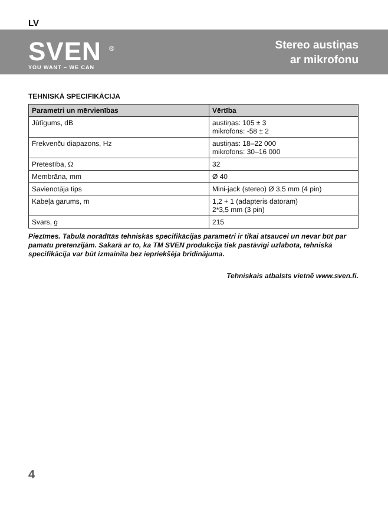LV
SVEN <sup>®</sup>
YOU WANT – WE CAN
Stereo austiņas
ar mikrofonu
TEHNISKĀ SPECIFIKĀCIJA
| Parametri un mērvienības | Vērtība |
| --- | --- |
| Jūtīgums, dB | austiņas: 105 ± 3 mikrofons: -58 ± 2 |
| Frekvenču diapazons, Hz | austiņas: 18–22 000 mikrofons: 30–16 000 |
| Pretestība, Ω | 32 |
| Membrāna, mm | Ø 40 |
| Savienotāja tips | Mini-jack (stereo) Ø 3,5 mm (4 pin) |
| Kabeļa garums, m | 1,2 + 1 (adapteris datoram) 2*3,5 mm (3 pin) |
| Svars, g | 215 |
Piezīmes. Tabulā norādītās tehniskās specifikācijas parametri ir tikai atsaucei un nevar būt par pamatu pretenzijām. Sakarā ar to, ka TM SVEN produkcija tiek pastāvīgi uzlabota, tehniskā specifikācija var būt izmainīta bez iepriekšēja brīdinājuma.
Tehniskais atbalsts vietnē www.sven.fi.
4